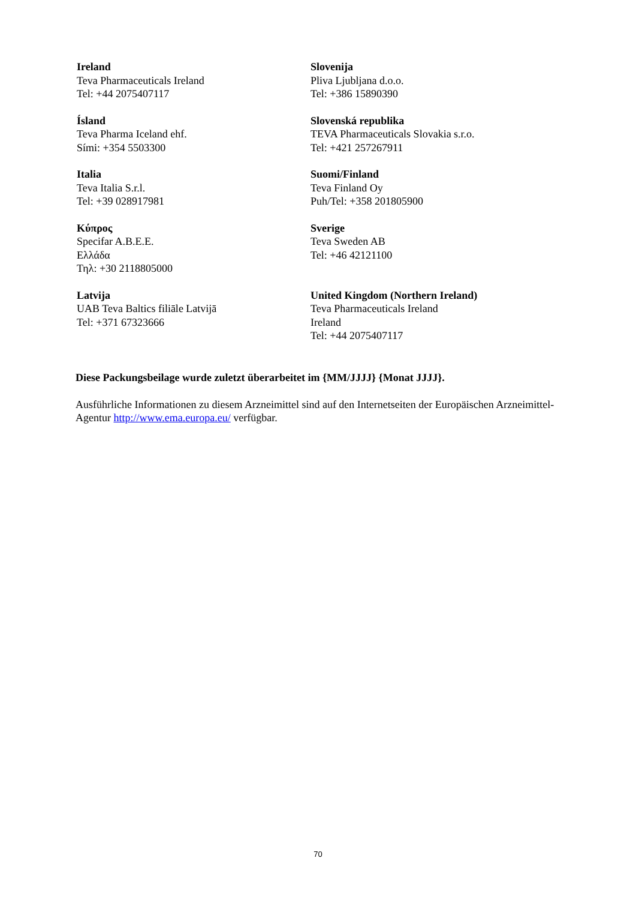| Ireland Teva Pharmaceuticals Ireland Tel: +44 2075407117 | Slovenija Pliva Ljubljana d.o.o. Tel: +386 15890390 |
| Ísland Teva Pharma Iceland ehf. Sími: +354 5503300 | Slovenská republika TEVA Pharmaceuticals Slovakia s.r.o. Tel: +421 257267911 |
| Italia Teva Italia S.r.l. Tel: +39 028917981 | Suomi/Finland Teva Finland Oy Puh/Tel: +358 201805900 |
| Κύπρος Specifar A.B.E.E. Ελλάδα Τηλ: +30 2118805000 | Sverige Teva Sweden AB Tel: +46 42121100 |
| Latvija UAB Teva Baltics filiāle Latvijā Tel: +371 67323666 | United Kingdom (Northern Ireland) Teva Pharmaceuticals Ireland Ireland Tel: +44 2075407117 |
Diese Packungsbeilage wurde zuletzt überarbeitet im {MM/JJJJ} {Monat JJJJ}.
Ausführliche Informationen zu diesem Arzneimittel sind auf den Internetseiten der Europäischen Arzneimittel-Agentur http://www.ema.europa.eu/ verfügbar.
70